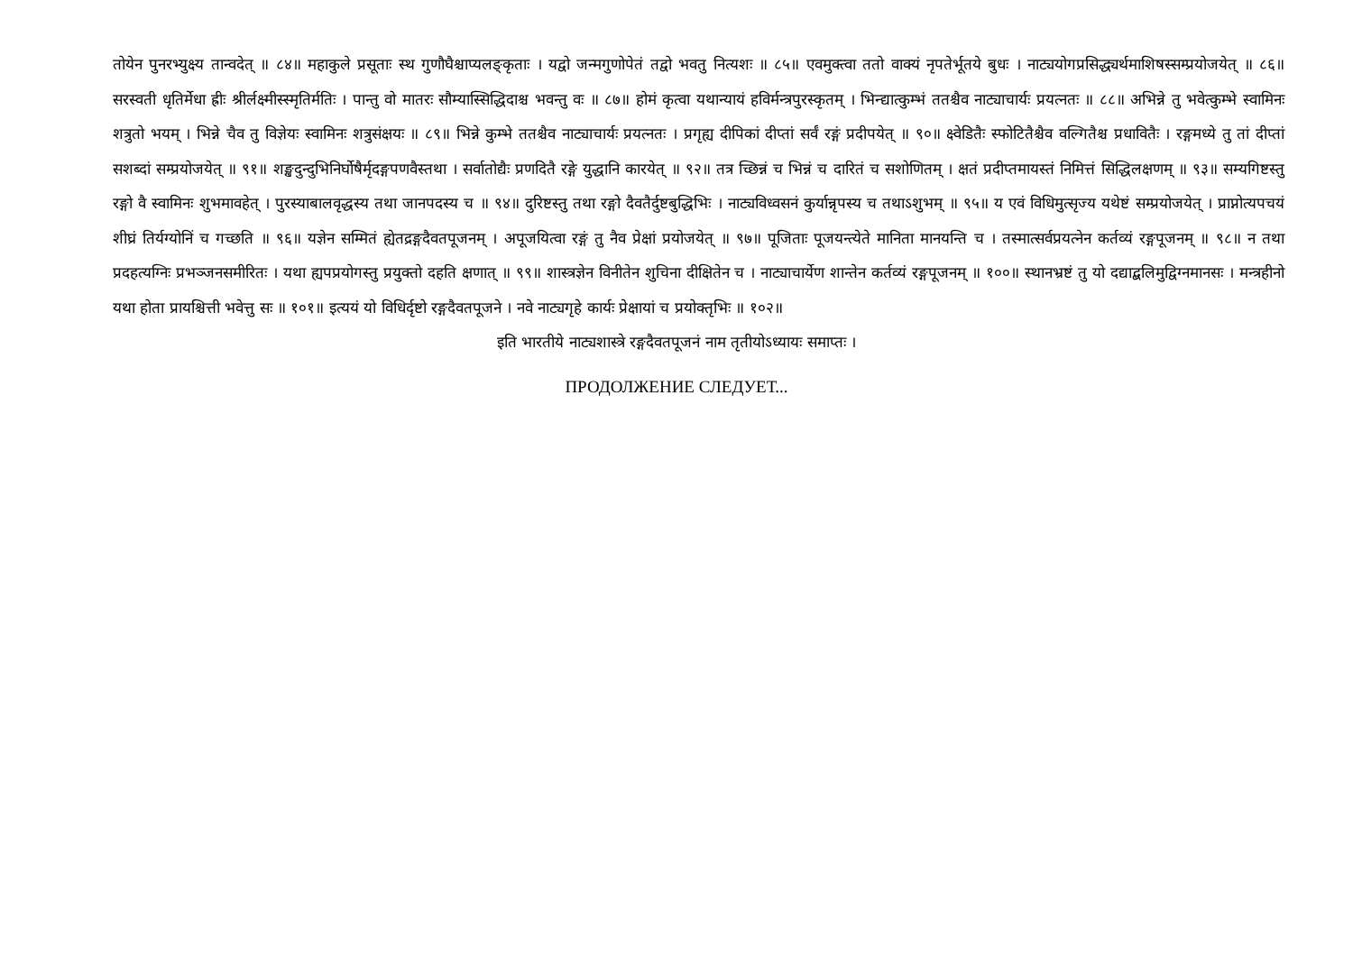तोयेन पुनरभ्युक्ष्य तान्वदेत् ॥ ८४॥ महाकुले प्रसूताः स्थ गुणौघैश्चाप्यलङ्कृताः । यद्वो जन्मगुणोपेतं तद्वो भवतु नित्यशः ॥ ८५॥ एवमुक्त्वा ततो वाक्यं नृपतेर्भूतये बुधः । नाट्ययोगप्रसिद्ध्यर्थमाशिषस्सम्प्रयोजयेत् ॥ ८६॥ सरस्वती धृतिर्मेधा ह्रीः श्रीर्लक्ष्मीस्स्मृतिर्मतिः । पान्तु वो मातरः सौम्यास्सिद्धिदाश्च भवन्तु वः ॥ ८७॥ होमं कृत्वा यथान्यायं हविर्मन्त्रपुरस्कृतम् । भिन्द्यात्कुम्भं ततश्चैव नाट्याचार्यः प्रयत्नतः ॥ ८८॥ अभिन्ने तु भवेत्कुम्भे स्वामिनः शत्रुतो भयम् । भिन्ने चैव तु विज्ञेयः स्वामिनः शत्रुसंक्षयः ॥ ८९॥ भिन्ने कुम्भे ततश्चैव नाट्याचार्यः प्रयत्नतः । प्रगृह्य दीपिकां दीप्तां सर्वं रङ्गं प्रदीपयेत् ॥ ९०॥ क्ष्वेडितैः स्फोटितैश्चैव वल्गितैश्च प्रधावितैः । रङ्गमध्ये तु तां दीप्तां सशब्दां सम्प्रयोजयेत् ॥ ९१॥ शङ्खदुन्दुभिनिर्घोषैर्मृदङ्गपणवैस्तथा । सर्वातोद्यैः प्रणदितै रङ्गे युद्धानि कारयेत् ॥ ९२॥ तत्र च्छिन्नं च भिन्नं च दारितं च सशोणितम् । क्षतं प्रदीप्तमायस्तं निमित्तं सिद्धिलक्षणम् ॥ ९३॥ सम्यगिष्टस्तु रङ्गो वै स्वामिनः शुभमावहेत् । पुरस्याबालवृद्धस्य तथा जानपदस्य च ॥ ९४॥ दुरिष्टस्तु तथा रङ्गो दैवतैर्दुष्टबुद्धिभिः । नाट्यविध्वसनं कुर्यान्नृपस्य च तथाऽशुभम् ॥ ९५॥ य एवं विधिमुत्सृज्य यथेष्टं सम्प्रयोजयेत् । प्राप्नोत्यपचयं शीघ्रं तिर्यग्योनिं च गच्छति ॥ ९६॥ यज्ञेन सम्मितं ह्येतद्रङ्गदैवतपूजनम् । अपूजयित्वा रङ्गं तु नैव प्रेक्षां प्रयोजयेत् ॥ ९७॥ पूजिताः पूजयन्त्येते मानिता मानयन्ति च । तस्मात्सर्वप्रयत्नेन कर्तव्यं रङ्गपूजनम् ॥ ९८॥ न तथा प्रदहत्यग्निः प्रभञ्जनसमीरितः । यथा ह्यपप्रयोगस्तु प्रयुक्तो दहति क्षणात् ॥ ९९॥ शास्त्रज्ञेन विनीतेन शुचिना दीक्षितेन च । नाट्याचार्येण शान्तेन कर्तव्यं रङ्गपूजनम् ॥ १००॥ स्थानभ्रष्टं तु यो दद्याद्बलिमुद्विग्नमानसः । मन्त्रहीनो यथा होता प्रायश्चित्ती भवेत्तु सः ॥ १०१॥ इत्ययं यो विधिर्दृष्टो रङ्गदैवतपूजने । नवे नाट्यगृहे कार्यः प्रेक्षायां च प्रयोक्तृभिः ॥ १०२॥
इति भारतीये नाट्यशास्त्रे रङ्गदैवतपूजनं नाम तृतीयोऽध्यायः समाप्तः ।
ПРОДОЛЖЕНИЕ СЛЕДУЕТ...